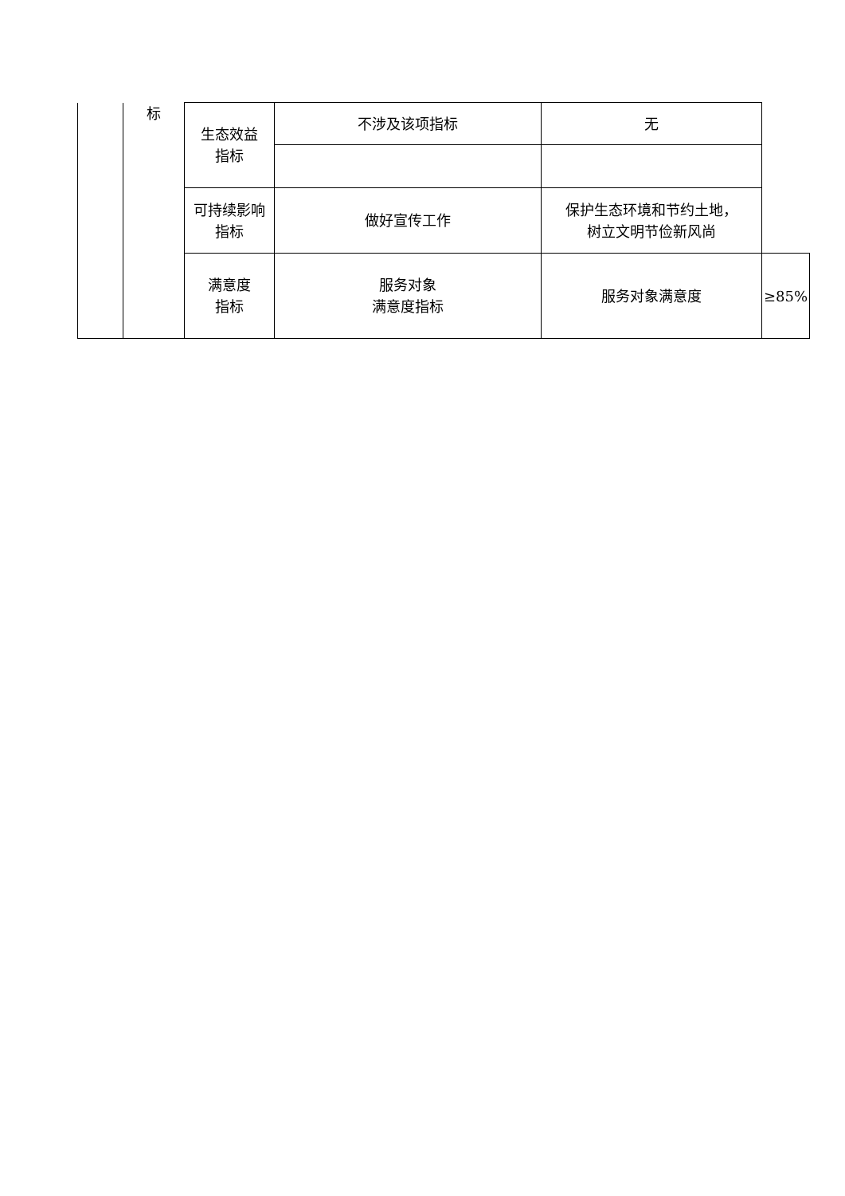| | 标 | 生态效益 指标 | 不涉及该项指标 | 无 | |
| | | 可持续影响 指标 | 做好宣传工作 | 保护生态环境和节约土地， 树立文明节俭新风尚 | |
| | | 满意度 指标 | 服务对象 满意度指标 | 服务对象满意度 | ≥85% |